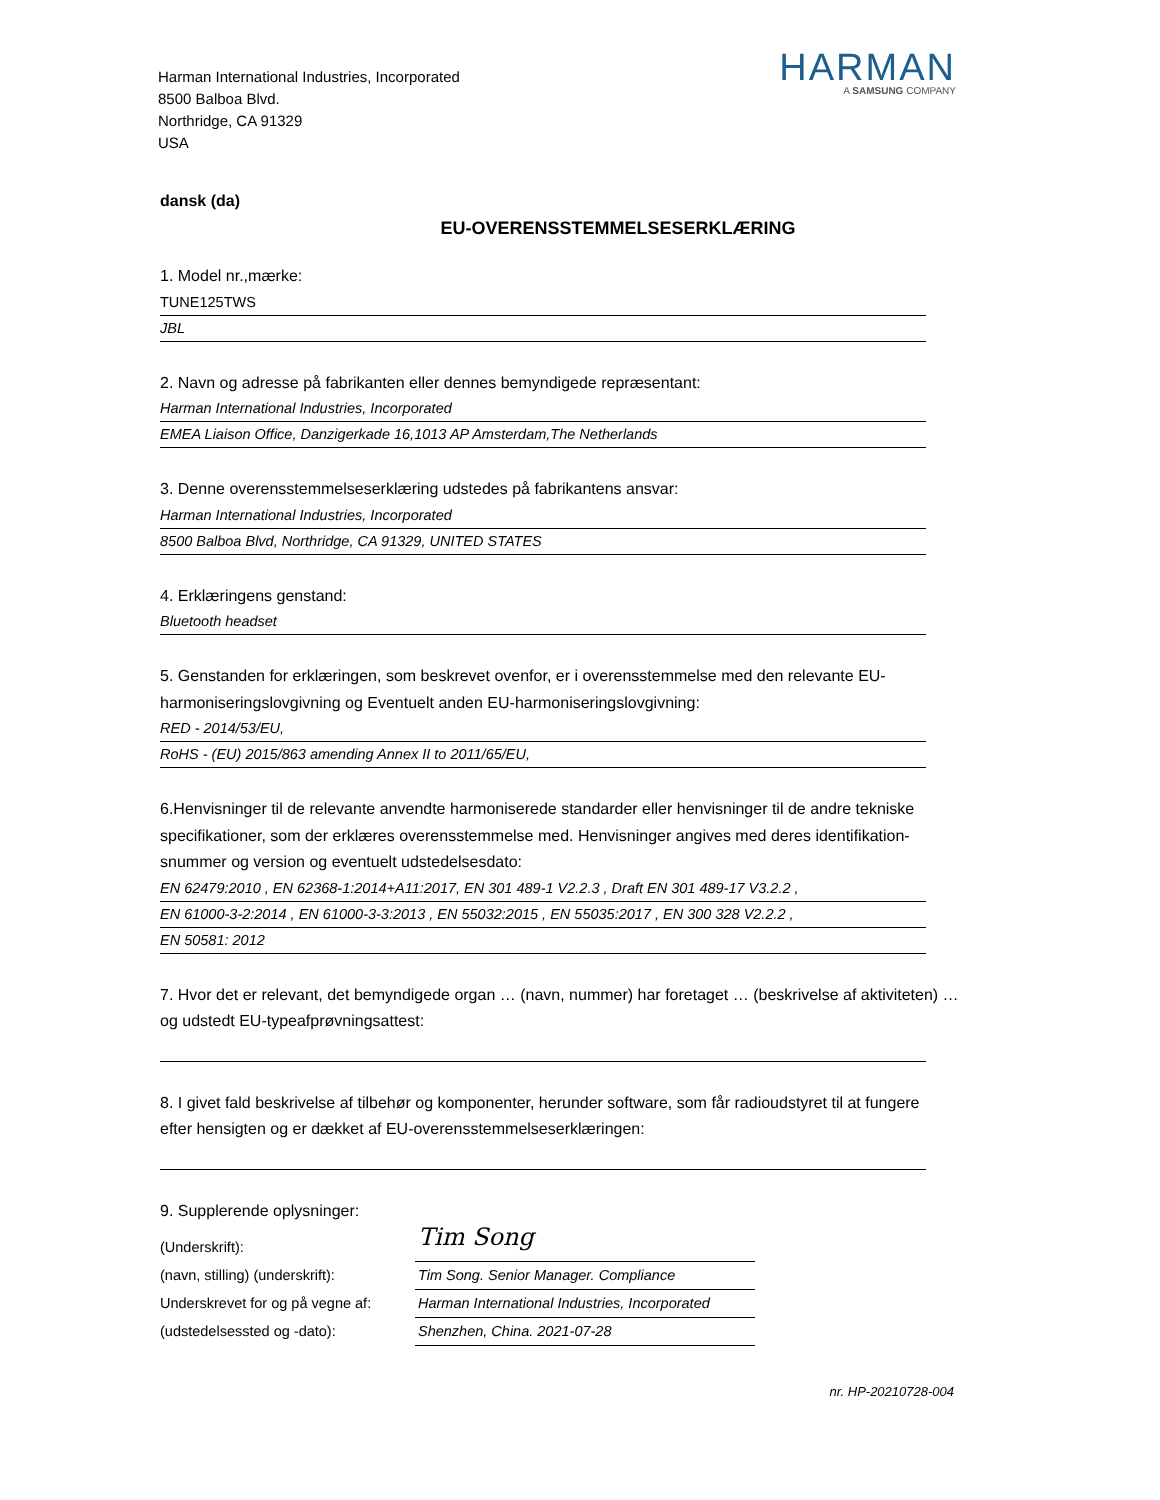Harman International Industries, Incorporated
8500 Balboa Blvd.
Northridge, CA 91329
USA
HARMAN
A SAMSUNG COMPANY
dansk (da)
EU-OVERENSSTEMMELSESERKLÆRING
1. Model nr.,mærke:
TUNE125TWS
JBL
2. Navn og adresse på fabrikanten eller dennes bemyndigede repræsentant:
Harman International Industries, Incorporated
EMEA Liaison Office, Danzigerkade 16,1013 AP Amsterdam,The Netherlands
3. Denne overensstemmelseserklæring udstedes på fabrikantens ansvar:
Harman International Industries, Incorporated
8500 Balboa Blvd, Northridge, CA 91329, UNITED STATES
4. Erklæringens genstand:
Bluetooth headset
5. Genstanden for erklæringen, som beskrevet ovenfor, er i overensstemmelse med den relevante EU-harmoniseringslovgivning og Eventuelt anden EU-harmoniseringslovgivning:
RED - 2014/53/EU,
RoHS - (EU) 2015/863 amending Annex II to 2011/65/EU,
6.Henvisninger til de relevante anvendte harmoniserede standarder eller henvisninger til de andre tekniske specifikationer, som der erklæres overensstemmelse med. Henvisninger angives med deres identifikation-snummer og version og eventuelt udstedelsesdato:
EN 62479:2010 , EN 62368-1:2014+A11:2017, EN 301 489-1 V2.2.3 , Draft EN 301 489-17 V3.2.2 ,
EN 61000-3-2:2014 , EN 61000-3-3:2013 , EN 55032:2015 , EN 55035:2017 , EN 300 328 V2.2.2 ,
EN 50581: 2012
7. Hvor det er relevant, det bemyndigede organ … (navn, nummer) har foretaget … (beskrivelse af aktiviteten) … og udstedt EU-typeafprøvningsattest:
8. I givet fald beskrivelse af tilbehør og komponenter, herunder software, som får radioudstyret til at fungere efter hensigten og er dækket af EU-overensstemmelseserklæringen:
9. Supplerende oplysninger:
(Underskrift):
Tim Song
(navn, stilling) (underskrift):
Tim Song. Senior Manager. Compliance
Underskrevet for og på vegne af:
Harman International Industries, Incorporated
(udstedelsessted og -dato):
Shenzhen, China. 2021-07-28
nr. HP-20210728-004